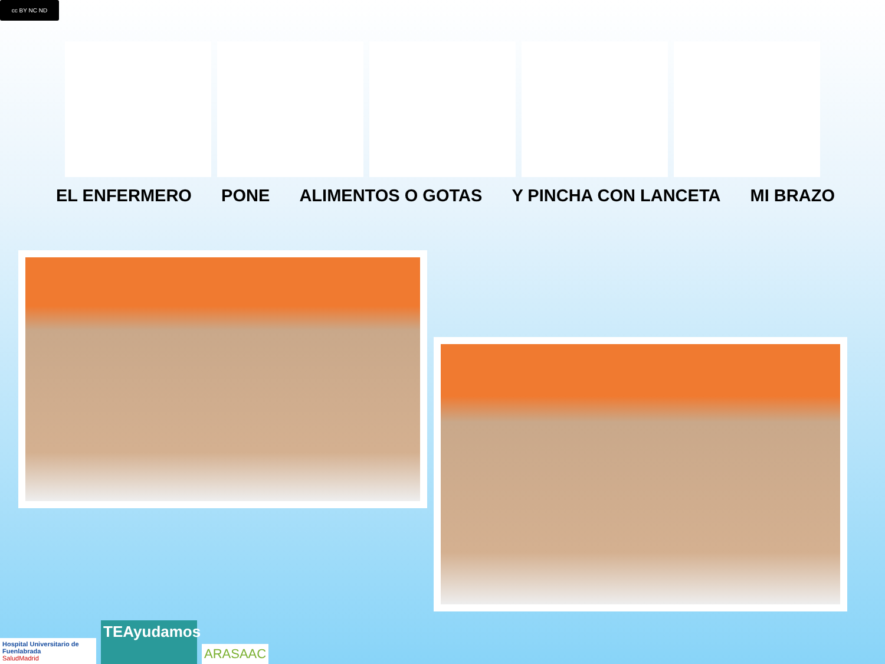cc BY NC ND
EL ENFERMERO PONE ALIMENTOS O GOTAS Y PINCHA CON LANCETA MI BRAZO
Hospital Universitario de Fuenlabrada
SaludMadrid
TEAyudamos
ARASAAC